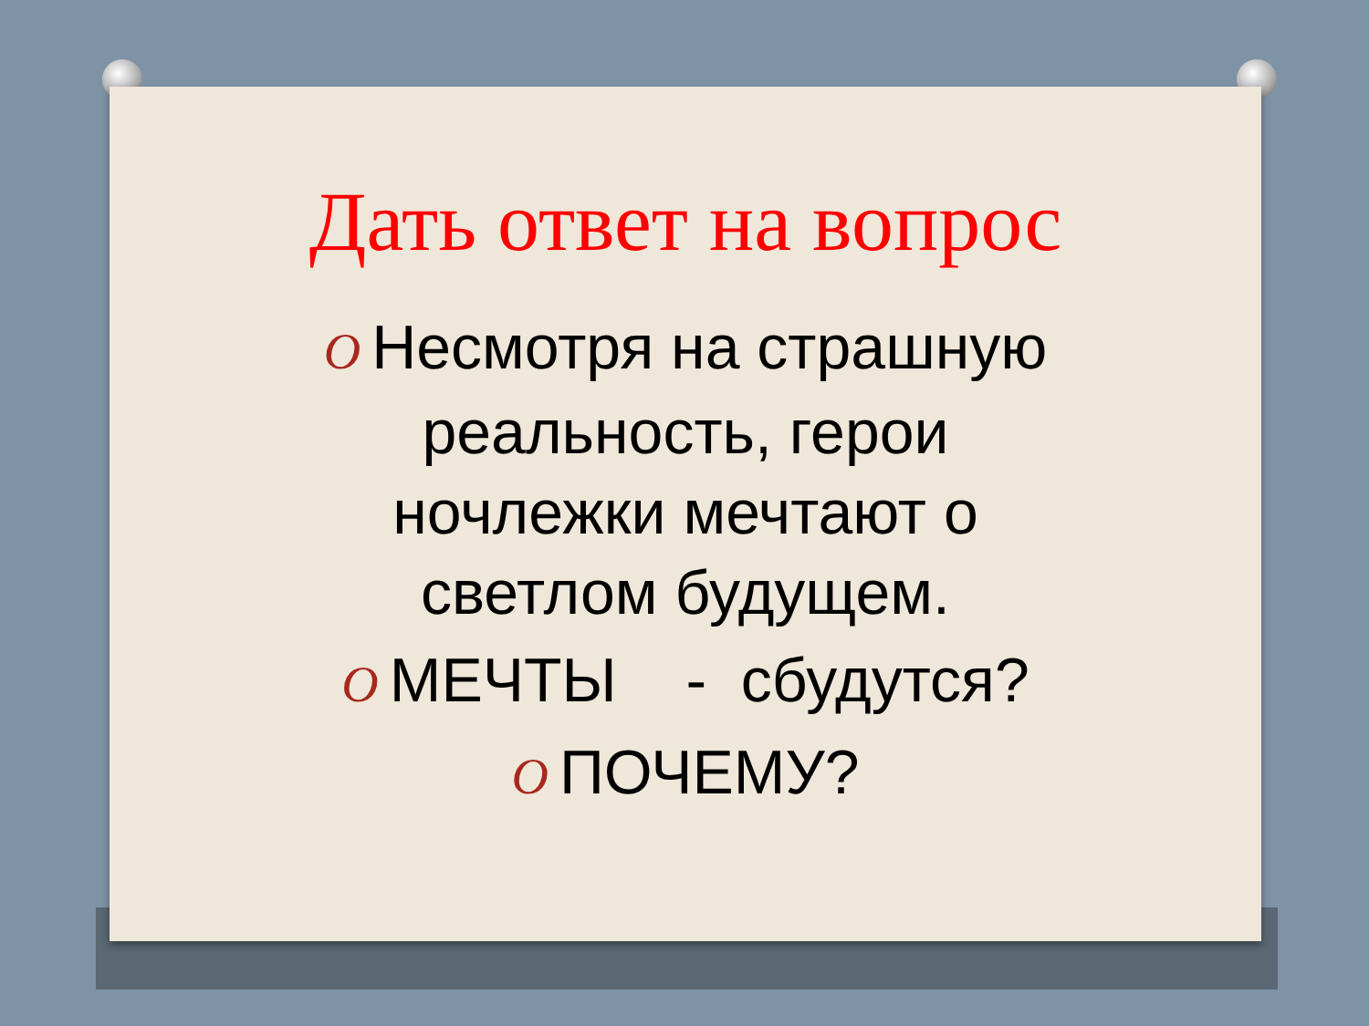Дать ответ на вопрос
O Несмотря на страшную
реальность, герои
ночлежки мечтают о
светлом будущем.
O МЕЧТЫ - сбудутся?
O ПОЧЕМУ?